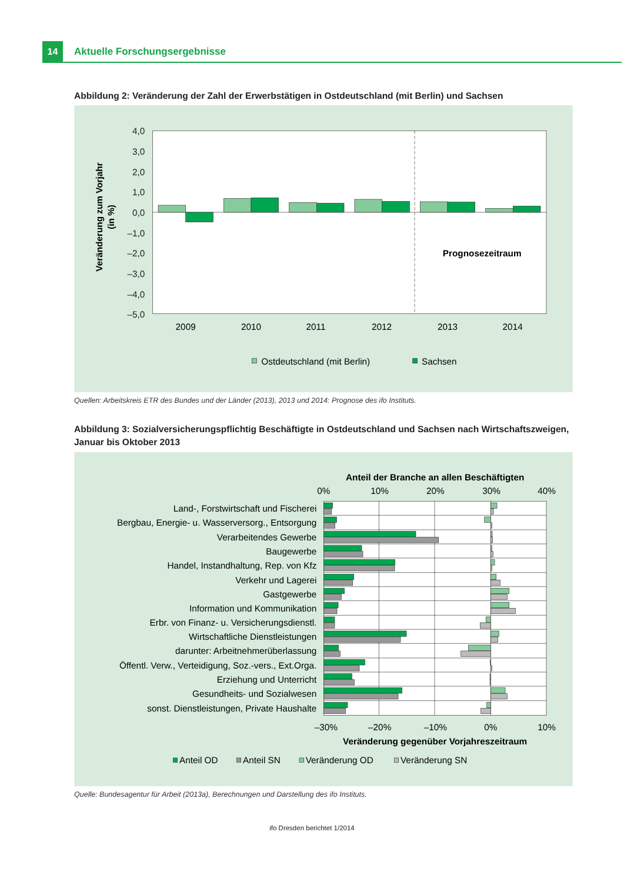14
Aktuelle Forschungsergebnisse
Abbildung 2: Veränderung der Zahl der Erwerbstätigen in Ostdeutschland (mit Berlin) und Sachsen
4,0
3,0
2,0
1,0
0,0
–1,0
–2,0
–3,0
–4,0
–5,0
Veränderung zum Vorjahr
(in %)
Prognosezeitraum
2009
2010
2011
2012
2013
2014
Ostdeutschland (mit Berlin)
Sachsen
Quellen: Arbeitskreis ETR des Bundes und der Länder (2013), 2013 und 2014: Prognose des ifo Instituts.
Abbildung 3: Sozialversicherungspflichtig Beschäftigte in Ostdeutschland und Sachsen nach Wirtschaftszweigen, Januar bis Oktober 2013
Anteil der Branche an allen Beschäftigten
0%
10%
20%
30%
40%
–30%
–20%
–10%
0%
10%
Veränderung gegenüber Vorjahreszeitraum
Land-, Forstwirtschaft und Fischerei
Bergbau, Energie- u. Wasserversorg., Entsorgung
Verarbeitendes Gewerbe
Baugewerbe
Handel, Instandhaltung, Rep. von Kfz
Verkehr und Lagerei
Gastgewerbe
Information und Kommunikation
Erbr. von Finanz- u. Versicherungsdienstl.
Wirtschaftliche Dienstleistungen
darunter: Arbeitnehmerüberlassung
Öffentl. Verw., Verteidigung, Soz.-vers., Ext.Orga.
Erziehung und Unterricht
Gesundheits- und Sozialwesen
sonst. Dienstleistungen, Private Haushalte
Anteil OD
Anteil SN
Veränderung OD
Veränderung SN
Quelle: Bundesagentur für Arbeit (2013a), Berechnungen und Darstellung des ifo Instituts.
ifo Dresden berichtet 1/2014